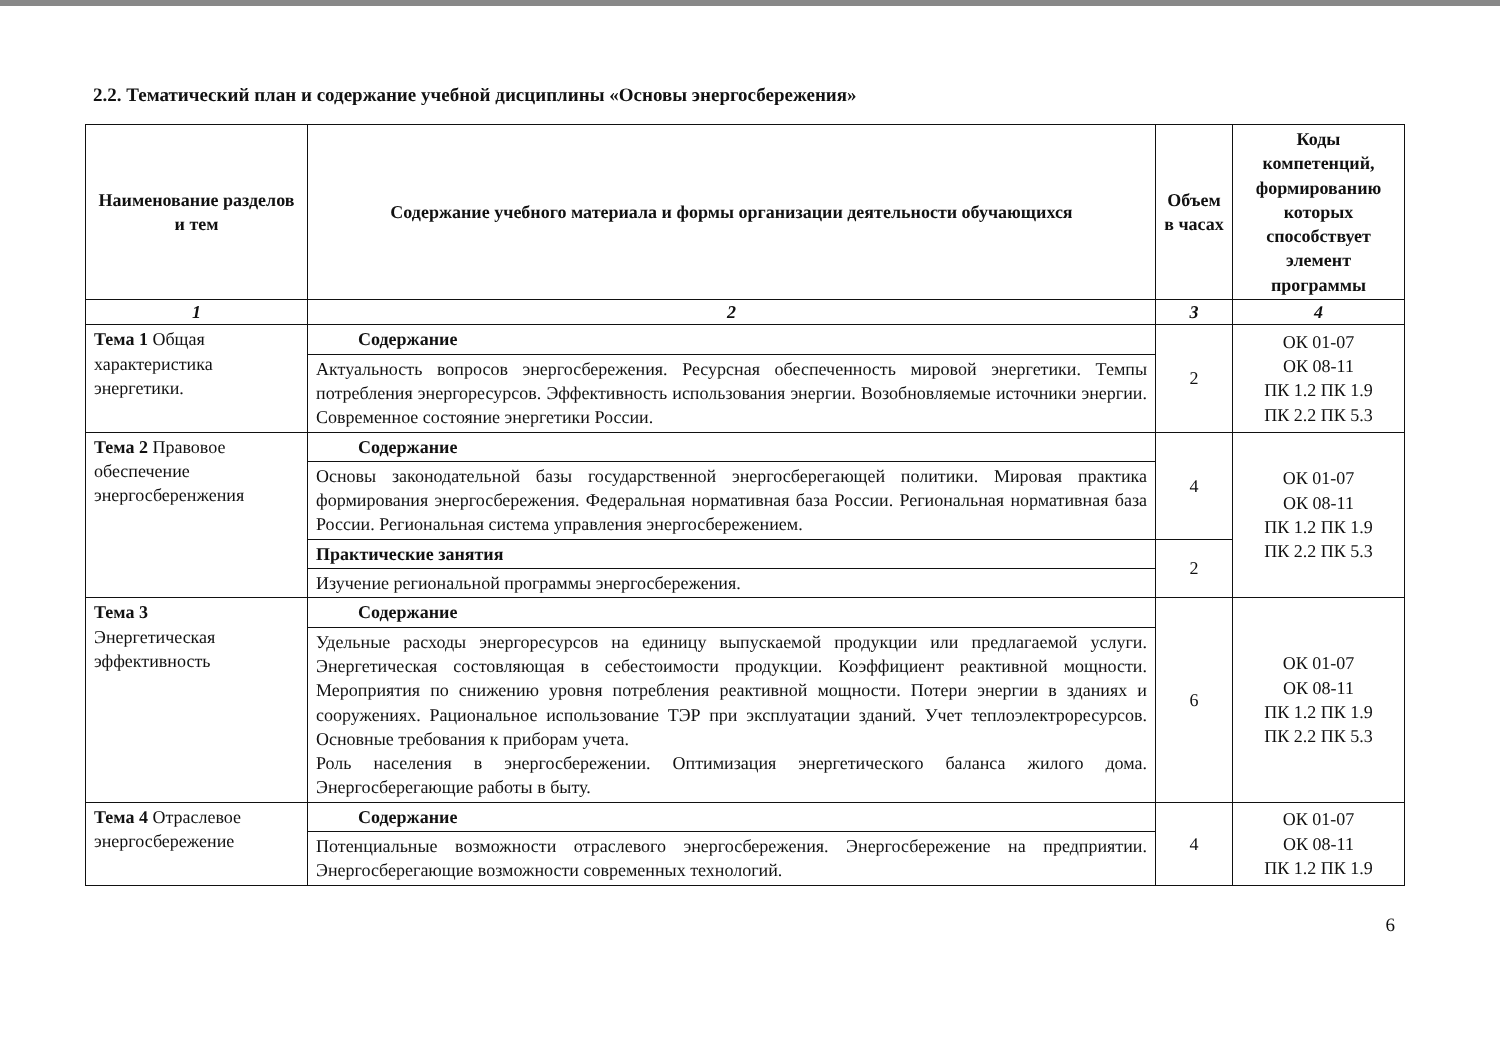2.2. Тематический план и содержание учебной дисциплины «Основы энергосбережения»
| Наименование разделов и тем | Содержание учебного материала и формы организации деятельности обучающихся | Объем в часах | Коды компетенций, формированию которых способствует элемент программы |
| --- | --- | --- | --- |
| 1 | 2 | 3 | 4 |
| Тема 1 Общая характеристика энергетики. | Содержание | 2 | ОК 01-07 ОК 08-11 ПК 1.2 ПК 1.9 ПК 2.2 ПК 5.3 |
| | Актуальность вопросов энергосбережения. Ресурсная обеспеченность мировой энергетики. Темпы потребления энергоресурсов. Эффективность использования энергии. Возобновляемые источники энергии. Современное состояние энергетики России. | | |
| Тема 2 Правовое обеспечение энергосберенжения | Содержание | 4 | ОК 01-07 ОК 08-11 ПК 1.2 ПК 1.9 ПК 2.2 ПК 5.3 |
| | Основы законодательной базы государственной энергосберегающей политики. Мировая практика формирования энергосбережения. Федеральная нормативная база России. Региональная нормативная база России. Региональная система управления энергосбережением. | | |
| | Практические занятия | 2 | |
| | Изучение региональной программы энергосбережения. | | |
| Тема 3 Энергетическая эффективность | Содержание | 6 | ОК 01-07 ОК 08-11 ПК 1.2 ПК 1.9 ПК 2.2 ПК 5.3 |
| | Удельные расходы энергоресурсов на единицу выпускаемой продукции или предлагаемой услуги. Энергетическая состовляющая в себестоимости продукции. Коэффициент реактивной мощности. Мероприятия по снижению уровня потребления реактивной мощности. Потери энергии в зданиях и сооружениях. Рациональное использование ТЭР при эксплуатации зданий. Учет теплоэлектроресурсов. Основные требования к приборам учета. Роль населения в энергосбережении. Оптимизация энергетического баланса жилого дома. Энергосберегающие работы в быту. | | |
| Тема 4 Отраслевое энергосбережение | Содержание | 4 | ОК 01-07 ОК 08-11 ПК 1.2 ПК 1.9 |
| | Потенциальные возможности отраслевого энергосбережения. Энергосбережение на предприятии. Энергосберегающие возможности современных технологий. | | |
6